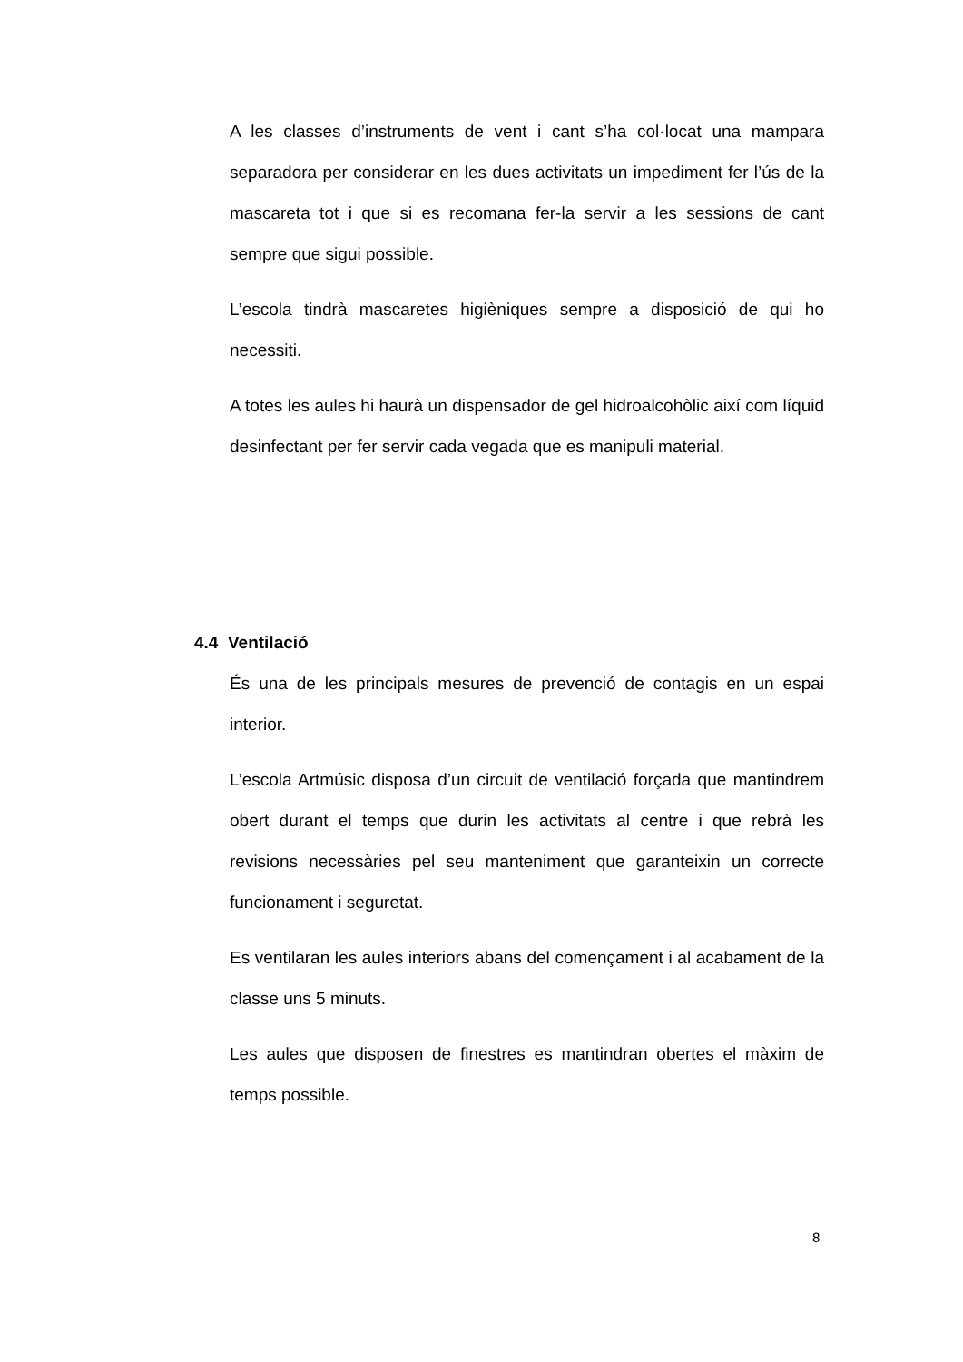A les classes d’instruments de vent i cant s’ha col·locat una mampara separadora per considerar en les dues activitats un impediment fer l’ús de la mascareta tot i que si es recomana fer-la servir a les sessions de cant sempre que sigui possible.
L’escola tindrà mascaretes higièniques sempre a disposició de qui ho necessiti.
A totes les aules hi haurà un dispensador de gel hidroalcohòlic així com líquid desinfectant per fer servir cada vegada que es manipuli material.
4.4 Ventilació
És una de les principals mesures de prevenció de contagis en un espai interior.
L’escola Artmúsic disposa d’un circuit de ventilació forçada que mantindrem obert durant el temps que durin les activitats al centre i que rebrà les revisions necessàries pel seu manteniment que garanteixin un correcte funcionament i seguretat.
Es ventilaran les aules interiors abans del començament i al acabament de la classe uns 5 minuts.
Les aules que disposen de finestres es mantindran obertes el màxim de temps possible.
8